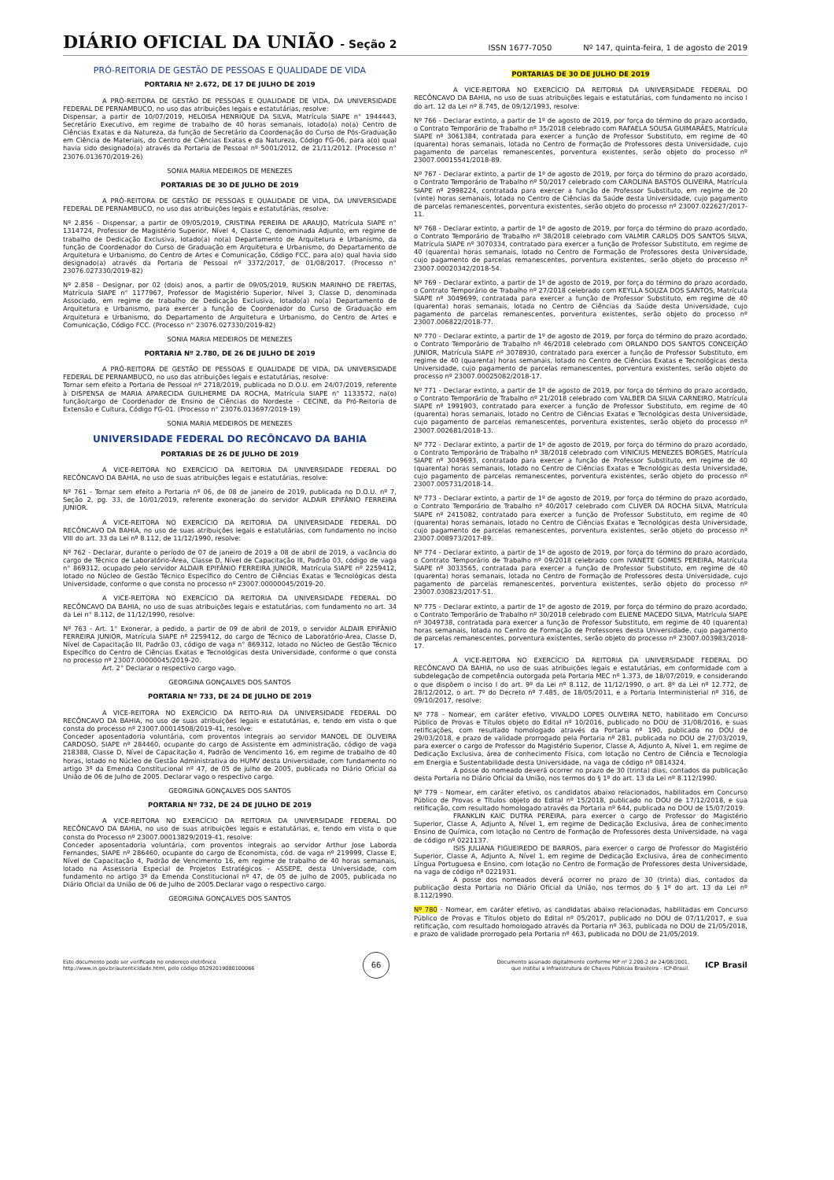DIÁRIO OFICIAL DA UNIÃO - Seção 2
ISSN 1677-7050
Nº 147, quinta-feira, 1 de agosto de 2019
PRÓ-REITORIA DE GESTÃO DE PESSOAS E QUALIDADE DE VIDA
PORTARIA Nº 2.672, DE 17 DE JULHO DE 2019
A PRÓ-REITORA DE GESTÃO DE PESSOAS E QUALIDADE DE VIDA, DA UNIVERSIDADE FEDERAL DE PERNAMBUCO, no uso das atribuições legais e estatutárias, resolve:
Dispensar, a partir de 10/07/2019, HELOISA HENRIQUE DA SILVA, Matrícula SIAPE n° 1944443, Secretário Executivo, em regime de trabalho de 40 horas semanais, lotado(a) no(a) Centro de Ciências Exatas e da Natureza, da função de Secretário da Coordenação do Curso de Pós-Graduação em Ciência de Materiais, do Centro de Ciências Exatas e da Natureza, Código FG-06, para a(o) qual havia sido designado(a) através da Portaria de Pessoal nº 5001/2012, de 21/11/2012. (Processo n° 23076.013670/2019-26)
SONIA MARIA MEDEIROS DE MENEZES
PORTARIAS DE 30 DE JULHO DE 2019
A PRÓ-REITORA DE GESTÃO DE PESSOAS E QUALIDADE DE VIDA, DA UNIVERSIDADE FEDERAL DE PERNAMBUCO, no uso das atribuições legais e estatutárias, resolve:
Nº 2.856 - Dispensar, a partir de 09/05/2019, CRISTINA PEREIRA DE ARAUJO, Matrícula SIAPE n° 1314724, Professor de Magistério Superior, Nível 4, Classe C, denominada Adjunto, em regime de trabalho de Dedicação Exclusiva, lotado(a) no(a) Departamento de Arquitetura e Urbanismo, da função de Coordenador do Curso de Graduação em Arquitetura e Urbanismo, do Departamento de Arquitetura e Urbanismo, do Centro de Artes e Comunicação, Código FCC, para a(o) qual havia sido designado(a) através da Portaria de Pessoal nº 3372/2017, de 01/08/2017. (Processo n° 23076.027330/2019-82)
Nº 2.858 - Designar, por 02 (dois) anos, a partir de 09/05/2019, RUSKIN MARINHO DE FREITAS, Matrícula SIAPE n° 1177967, Professor de Magistério Superior, Nível 3, Classe D, denominada Associado, em regime de trabalho de Dedicação Exclusiva, lotado(a) no(a) Departamento de Arquitetura e Urbanismo, para exercer a função de Coordenador do Curso de Graduação em Arquitetura e Urbanismo, do Departamento de Arquitetura e Urbanismo, do Centro de Artes e Comunicação, Código FCC. (Processo n° 23076.027330/2019-82)
SONIA MARIA MEDEIROS DE MENEZES
PORTARIA Nº 2.780, DE 26 DE JULHO DE 2019
A PRÓ-REITORA DE GESTÃO DE PESSOAS E QUALIDADE DE VIDA, DA UNIVERSIDADE FEDERAL DE PERNAMBUCO, no uso das atribuições legais e estatutárias, resolve:
Tornar sem efeito a Portaria de Pessoal nº 2718/2019, publicada no D.O.U. em 24/07/2019, referente à DISPENSA de MARIA APARECIDA GUILHERME DA ROCHA, Matrícula SIAPE n° 1133572, na(o) função/cargo de Coordenador de Ensino de Ciências do Nordeste - CECINE, da Pró-Reitoria de Extensão e Cultura, Código FG-01. (Processo n° 23076.013697/2019-19)
SONIA MARIA MEDEIROS DE MENEZES
UNIVERSIDADE FEDERAL DO RECÔNCAVO DA BAHIA
PORTARIAS DE 26 DE JULHO DE 2019
A VICE-REITORA NO EXERCÍCIO DA REITORIA DA UNIVERSIDADE FEDERAL DO RECÔNCAVO DA BAHIA, no uso de suas atribuições legais e estatutárias, resolve:
Nº 761 - Tornar sem efeito a Portaria nº 06, de 08 de janeiro de 2019, publicada no D.O.U. nº 7, Seção 2, pg. 33, de 10/01/2019, referente exoneração do servidor ALDAIR EPIFÂNIO FERREIRA JUNIOR.
A VICE-REITORA NO EXERCÍCIO DA REITORIA DA UNIVERSIDADE FEDERAL DO RECÔNCAVO DA BAHIA, no uso de suas atribuições legais e estatutárias, com fundamento no inciso VIII do art. 33 da Lei nº 8.112, de 11/12/1990, resolve:
Nº 762 - Declarar, durante o período de 07 de janeiro de 2019 a 08 de abril de 2019, a vacância do cargo de Técnico de Laboratório-Área, Classe D, Nível de Capacitação III, Padrão 03, código de vaga n° 869312, ocupado pelo servidor ALDAIR EPIFÂNIO FERREIRA JUNIOR, Matrícula SIAPE nº 2259412, lotado no Núcleo de Gestão Técnico Específico do Centro de Ciências Exatas e Tecnológicas desta Universidade, conforme o que consta no processo nº 23007.00000045/2019-20.
A VICE-REITORA NO EXERCÍCIO DA REITORIA DA UNIVERSIDADE FEDERAL DO RECÔNCAVO DA BAHIA, no uso de suas atribuições legais e estatutárias, com fundamento no art. 34 da Lei n° 8.112, de 11/12/1990, resolve:
Nº 763 - Art. 1° Exonerar, a pedido, a partir de 09 de abril de 2019, o servidor ALDAIR EPIFÂNIO FERREIRA JUNIOR, Matrícula SIAPE nº 2259412, do cargo de Técnico de Laboratório-Área, Classe D, Nível de Capacitação III, Padrão 03, código de vaga n° 869312, lotado no Núcleo de Gestão Técnico Específico do Centro de Ciências Exatas e Tecnológicas desta Universidade, conforme o que consta no processo nº 23007.00000045/2019-20.
Art. 2° Declarar o respectivo cargo vago.
GEORGINA GONÇALVES DOS SANTOS
PORTARIA Nº 733, DE 24 DE JULHO DE 2019
A VICE-REITORA NO EXERCÍCIO DA REITO-RIA DA UNIVERSIDADE FEDERAL DO RECÔNCAVO DA BAHIA, no uso de suas atribuições legais e estatutárias, e, tendo em vista o que consta do processo nº 23007.00014508/2019-41, resolve:
Conceder aposentadoria voluntária, com proventos integrais ao servidor MANOEL DE OLIVEIRA CARDOSO, SIAPE nº 284460, ocupante do cargo de Assistente em administração, código de vaga 218388, Classe D, Nível de Capacitação 4, Padrão de Vencimento 16, em regime de trabalho de 40 horas, lotado no Núcleo de Gestão Administrativa do HUMV desta Universidade, com fundamento no artigo 3º da Emenda Constitucional nº 47, de 05 de julho de 2005, publicada no Diário Oficial da União de 06 de Julho de 2005. Declarar vago o respectivo cargo.
GEORGINA GONÇALVES DOS SANTOS
PORTARIA Nº 732, DE 24 DE JULHO DE 2019
A VICE-REITORA NO EXERCÍCIO DA REITORIA DA UNIVERSIDADE FEDERAL DO RECÔNCAVO DA BAHIA, no uso de suas atribuições legais e estatutárias, e, tendo em vista o que consta do Processo nº 23007.00013829/2019-41, resolve:
Conceder aposentadoria voluntária, com proventos integrais ao servidor Arthur Jose Laborda Fernandes, SIAPE nº 286460, ocupante do cargo de Economista, cód. de vaga nº 219999, Classe E, Nível de Capacitação 4, Padrão de Vencimento 16, em regime de trabalho de 40 horas semanais, lotado na Assessoria Especial de Projetos Estratégicos - ASSEPE, desta Universidade, com fundamento no artigo 3º da Emenda Constitucional nº 47, de 05 de julho de 2005, publicada no Diário Oficial da União de 06 de Julho de 2005.Declarar vago o respectivo cargo.
GEORGINA GONÇALVES DOS SANTOS
PORTARIAS DE 30 DE JULHO DE 2019
A VICE-REITORA NO EXERCÍCIO DA REITORIA DA UNIVERSIDADE FEDERAL DO RECÔNCAVO DA BAHIA, no uso de suas atribuições legais e estatutárias, com fundamento no inciso I do art. 12 da Lei nº 8.745, de 09/12/1993, resolve:
Nº 766 - Declarar extinto, a partir de 1º de agosto de 2019, por força do término do prazo acordado, o Contrato Temporário de Trabalho nº 35/2018 celebrado com RAFAELA SOUSA GUIMARÃES, Matrícula SIAPE nº 3061384, contratada para exercer a função de Professor Substituto, em regime de 40 (quarenta) horas semanais, lotada no Centro de Formação de Professores desta Universidade, cujo pagamento de parcelas remanescentes, porventura existentes, serão objeto do processo nº 23007.00015541/2018-89.
Nº 767 - Declarar extinto, a partir de 1º de agosto de 2019, por força do término do prazo acordado, o Contrato Temporário de Trabalho nº 50/2017 celebrado com CAROLINA BASTOS OLIVEIRA, Matrícula SIAPE nº 2998224, contratada para exercer a função de Professor Substituto, em regime de 20 (vinte) horas semanais, lotada no Centro de Ciências da Saúde desta Universidade, cujo pagamento de parcelas remanescentes, porventura existentes, serão objeto do processo nº 23007.022627/2017-11.
Nº 768 - Declarar extinto, a partir de 1º de agosto de 2019, por força do término do prazo acordado, o Contrato Temporário de Trabalho nº 38/2018 celebrado com VALMIR CARLOS DOS SANTOS SILVA, Matrícula SIAPE nº 3070334, contratado para exercer a função de Professor Substituto, em regime de 40 (quarenta) horas semanais, lotado no Centro de Formação de Professores desta Universidade, cujo pagamento de parcelas remanescentes, porventura existentes, serão objeto do processo nº 23007.00020342/2018-54.
Nº 769 - Declarar extinto, a partir de 1º de agosto de 2019, por força do término do prazo acordado, o Contrato Temporário de Trabalho nº 27/2018 celebrado com KEYLLA SOUZA DOS SANTOS, Matrícula SIAPE nº 3049699, contratada para exercer a função de Professor Substituto, em regime de 40 (quarenta) horas semanais, lotada no Centro de Ciências da Saúde desta Universidade, cujo pagamento de parcelas remanescentes, porventura existentes, serão objeto do processo nº 23007.006822/2018-77.
Nº 770 - Declarar extinto, a partir de 1º de agosto de 2019, por força do término do prazo acordado, o Contrato Temporário de Trabalho nº 46/2018 celebrado com ORLANDO DOS SANTOS CONCEIÇÃO JUNIOR, Matrícula SIAPE nº 3078930, contratado para exercer a função de Professor Substituto, em regime de 40 (quarenta) horas semanais, lotado no Centro de Ciências Exatas e Tecnológicas desta Universidade, cujo pagamento de parcelas remanescentes, porventura existentes, serão objeto do processo nº 23007.00025082/2018-17.
Nº 771 - Declarar extinto, a partir de 1º de agosto de 2019, por força do término do prazo acordado, o Contrato Temporário de Trabalho nº 21/2018 celebrado com VALBER DA SILVA CARNEIRO, Matrícula SIAPE nº 1991903, contratado para exercer a função de Professor Substituto, em regime de 40 (quarenta) horas semanais, lotado no Centro de Ciências Exatas e Tecnológicas desta Universidade, cujo pagamento de parcelas remanescentes, porventura existentes, serão objeto do processo nº 23007.002681/2018-13.
Nº 772 - Declarar extinto, a partir de 1º de agosto de 2019, por força do término do prazo acordado, o Contrato Temporário de Trabalho nº 38/2018 celebrado com VINICIUS MENEZES BORGES, Matrícula SIAPE nº 3049693, contratado para exercer a função de Professor Substituto, em regime de 40 (quarenta) horas semanais, lotado no Centro de Ciências Exatas e Tecnológicas desta Universidade, cujo pagamento de parcelas remanescentes, porventura existentes, serão objeto do processo nº 23007.005731/2018-14.
Nº 773 - Declarar extinto, a partir de 1º de agosto de 2019, por força do término do prazo acordado, o Contrato Temporário de Trabalho nº 40/2017 celebrado com CLIVER DA ROCHA SILVA, Matrícula SIAPE nº 2415082, contratado para exercer a função de Professor Substituto, em regime de 40 (quarenta) horas semanais, lotado no Centro de Ciências Exatas e Tecnológicas desta Universidade, cujo pagamento de parcelas remanescentes, porventura existentes, serão objeto do processo nº 23007.008973/2017-89.
Nº 774 - Declarar extinto, a partir de 1º de agosto de 2019, por força do término do prazo acordado, o Contrato Temporário de Trabalho nº 09/2018 celebrado com IVANETE GOMES PEREIRA, Matrícula SIAPE nº 3033565, contratada para exercer a função de Professor Substituto, em regime de 40 (quarenta) horas semanais, lotada no Centro de Formação de Professores desta Universidade, cujo pagamento de parcelas remanescentes, porventura existentes, serão objeto do processo nº 23007.030823/2017-51.
Nº 775 - Declarar extinto, a partir de 1º de agosto de 2019, por força do término do prazo acordado, o Contrato Temporário de Trabalho nº 30/2018 celebrado com ELIENE MACEDO SILVA, Matrícula SIAPE nº 3049738, contratada para exercer a função de Professor Substituto, em regime de 40 (quarenta) horas semanais, lotada no Centro de Formação de Professores desta Universidade, cujo pagamento de parcelas remanescentes, porventura existentes, serão objeto do processo nº 23007.003983/2018-17.
A VICE-REITORA NO EXERCÍCIO DA REITORIA DA UNIVERSIDADE FEDERAL DO RECÔNCAVO DA BAHIA, no uso de suas atribuições legais e estatutárias, em conformidade com a subdelegação de competência outorgada pela Portaria MEC nº 1.373, de 18/07/2019, e considerando o que dispõem o inciso I do art. 9º da Lei nº 8.112, de 11/12/1990, o art. 8º da Lei nº 12.772, de 28/12/2012, o art. 7º do Decreto nº 7.485, de 18/05/2011, e a Portaria Interministerial nº 316, de 09/10/2017, resolve:
Nº 778 - Nomear, em caráter efetivo, VIVALDO LOPES OLIVEIRA NETO, habilitado em Concurso Público de Provas e Títulos objeto do Edital nº 10/2016, publicado no DOU de 31/08/2016, e suas retificações, com resultado homologado através da Portaria nº 190, publicada no DOU de 29/03/2018, e prazo de validade prorrogado pela Portaria nº 281, publicada no DOU de 27/03/2019, para exercer o cargo de Professor do Magistério Superior, Classe A, Adjunto A, Nível 1, em regime de Dedicação Exclusiva, área de conhecimento Física, com lotação no Centro de Ciência e Tecnologia em Energia e Sustentabilidade desta Universidade, na vaga de código nº 0814324.
A posse do nomeado deverá ocorrer no prazo de 30 (trinta) dias, contados da publicação desta Portaria no Diário Oficial da União, nos termos do § 1º do art. 13 da Lei nº 8.112/1990.
Nº 779 - Nomear, em caráter efetivo, os candidatos abaixo relacionados, habilitados em Concurso Público de Provas e Títulos objeto do Edital nº 15/2018, publicado no DOU de 17/12/2018, e sua retificação, com resultado homologado através da Portaria nº 644, publicada no DOU de 15/07/2019.
FRANKLIN KAIC DUTRA PEREIRA, para exercer o cargo de Professor do Magistério Superior, Classe A, Adjunto A, Nível 1, em regime de Dedicação Exclusiva, área de conhecimento Ensino de Química, com lotação no Centro de Formação de Professores desta Universidade, na vaga de código nº 0221137.
ISIS JULIANA FIGUEIREDO DE BARROS, para exercer o cargo de Professor do Magistério Superior, Classe A, Adjunto A, Nível 1, em regime de Dedicação Exclusiva, área de conhecimento Língua Portuguesa e Ensino, com lotação no Centro de Formação de Professores desta Universidade, na vaga de código nº 0221931.
A posse dos nomeados deverá ocorrer no prazo de 30 (trinta) dias, contados da publicação desta Portaria no Diário Oficial da União, nos termos do § 1º do art. 13 da Lei nº 8.112/1990.
Nº 780 - Nomear, em caráter efetivo, as candidatas abaixo relacionadas, habilitadas em Concurso Público de Provas e Títulos objeto do Edital nº 05/2017, publicado no DOU de 07/11/2017, e sua retificação, com resultado homologado através da Portaria nº 363, publicada no DOU de 21/05/2018, e prazo de validade prorrogado pela Portaria nº 463, publicada no DOU de 21/05/2019.
Este documento pode ser verificado no endereço eletrônico
http://www.in.gov.br/autenticidade.html, pelo código 05292019080100066
66
Documento assinado digitalmente conforme MP nº 2.200-2 de 24/08/2001,
que institui a Infraestrutura de Chaves Públicas Brasileira - ICP-Brasil.
ICP Brasil